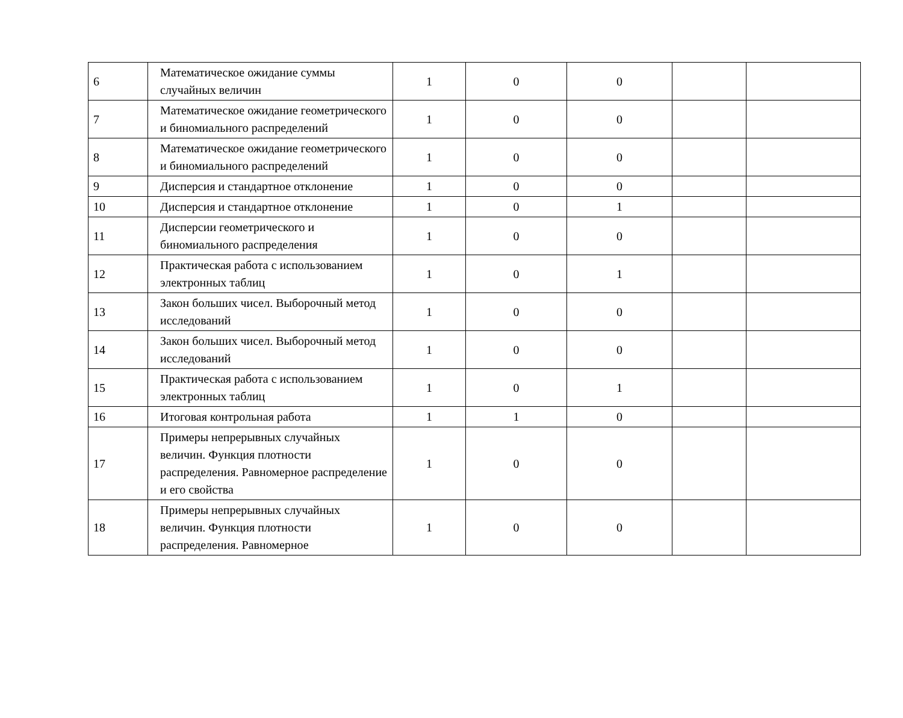| 6 | Математическое ожидание суммы случайных величин | 1 | 0 | 0 | | |
| 7 | Математическое ожидание геометрического и биномиального распределений | 1 | 0 | 0 | | |
| 8 | Математическое ожидание геометрического и биномиального распределений | 1 | 0 | 0 | | |
| 9 | Дисперсия и стандартное отклонение | 1 | 0 | 0 | | |
| 10 | Дисперсия и стандартное отклонение | 1 | 0 | 1 | | |
| 11 | Дисперсии геометрического и биномиального распределения | 1 | 0 | 0 | | |
| 12 | Практическая работа с использованием электронных таблиц | 1 | 0 | 1 | | |
| 13 | Закон больших чисел. Выборочный метод исследований | 1 | 0 | 0 | | |
| 14 | Закон больших чисел. Выборочный метод исследований | 1 | 0 | 0 | | |
| 15 | Практическая работа с использованием электронных таблиц | 1 | 0 | 1 | | |
| 16 | Итоговая контрольная работа | 1 | 1 | 0 | | |
| 17 | Примеры непрерывных случайных величин. Функция плотности распределения. Равномерное распределение и его свойства | 1 | 0 | 0 | | |
| 18 | Примеры непрерывных случайных величин. Функция плотности распределения. Равномерное | 1 | 0 | 0 | | |